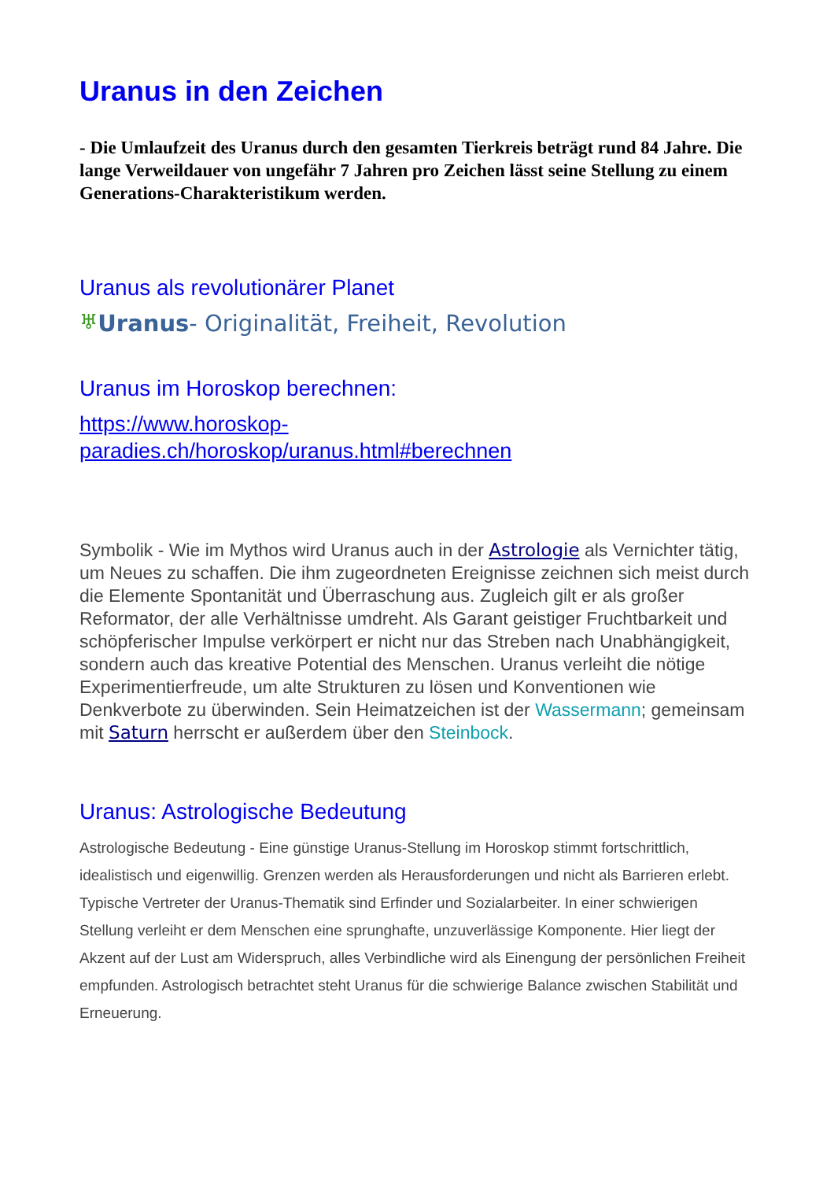Uranus in den Zeichen
- Die Umlaufzeit des Uranus durch den gesamten Tierkreis beträgt rund 84 Jahre. Die lange Verweildauer von ungefähr 7 Jahren pro Zeichen lässt seine Stellung zu einem Generations-Charakteristikum werden.
Uranus als revolutionärer Planet
♅Uranus- Originalität, Freiheit, Revolution
Uranus im Horoskop berechnen:
https://www.horoskop-
paradies.ch/horoskop/uranus.html#berechnen
Symbolik - Wie im Mythos wird Uranus auch in der Astrologie als Vernichter tätig, um Neues zu schaffen. Die ihm zugeordneten Ereignisse zeichnen sich meist durch die Elemente Spontanität und Überraschung aus. Zugleich gilt er als großer Reformator, der alle Verhältnisse umdreht. Als Garant geistiger Fruchtbarkeit und schöpferischer Impulse verkörpert er nicht nur das Streben nach Unabhängigkeit, sondern auch das kreative Potential des Menschen. Uranus verleiht die nötige Experimentierfreude, um alte Strukturen zu lösen und Konventionen wie Denkverbote zu überwinden. Sein Heimatzeichen ist der Wassermann; gemeinsam mit Saturn herrscht er außerdem über den Steinbock.
Uranus: Astrologische Bedeutung
Astrologische Bedeutung - Eine günstige Uranus-Stellung im Horoskop stimmt fortschrittlich, idealistisch und eigenwillig. Grenzen werden als Herausforderungen und nicht als Barrieren erlebt. Typische Vertreter der Uranus-Thematik sind Erfinder und Sozialarbeiter. In einer schwierigen Stellung verleiht er dem Menschen eine sprunghafte, unzuverlässige Komponente. Hier liegt der Akzent auf der Lust am Widerspruch, alles Verbindliche wird als Einengung der persönlichen Freiheit empfunden. Astrologisch betrachtet steht Uranus für die schwierige Balance zwischen Stabilität und Erneuerung.